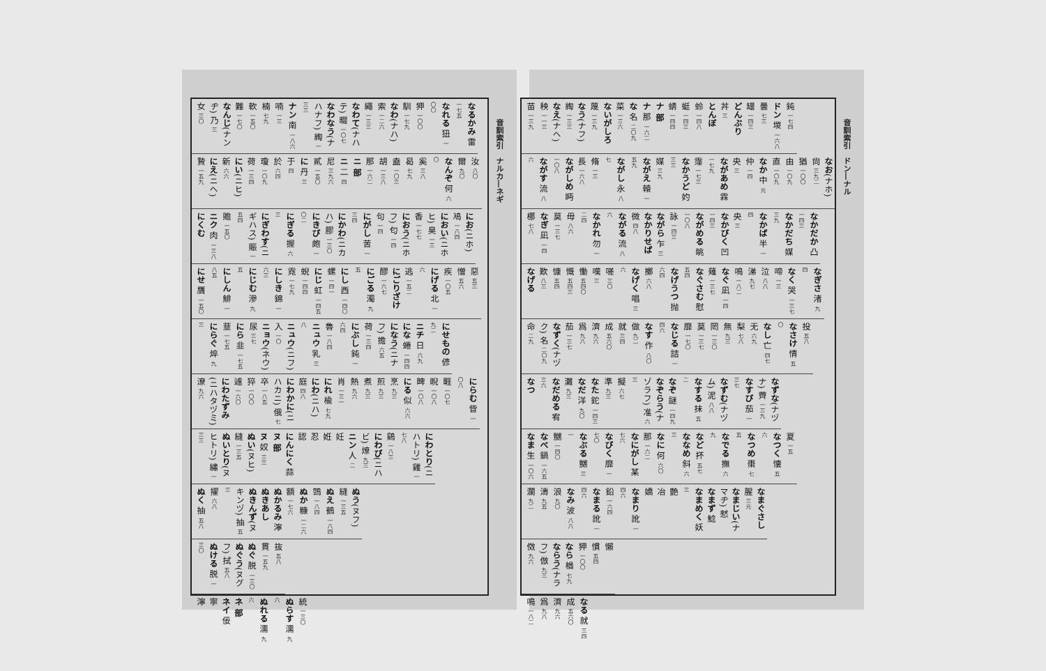音訓索引　ドン―ナル
鈍 一七四
ドン 堫 一六八
曇 七三
罎 一四三
どんぶり
丼 三
とんぼ
蛉 一四八
蜓 一四三
蜻 一四四
ナ 部
ナ 那 一六二
な 名 二〇九
菜 一三六
ないがしろ
蔑 一三九
なう(ナフ) 綯 一三三
なえ(ナヘ) 秧 一一三
苗 一三九
なお(ナホ) 尙 三九二
猶 一〇〇
由 一〇九
直 一〇九
なか 中 元
仲 一四
央 三
ながあめ 霖 一七九
霪 一七三
なかうど 妁 三三
媒 三九
ながえ 轅 一五九
ながし 永 八七
脩 一三
長 一六八
ながしめ 眄 一〇八
ながす 流 八六
なかだか 凸 一四三
なかだち 媒 三九
なかば 半 一四
央 三
なかびく 凹 一四三
ながめる 眺 一〇八
詠 一四三
ながら 乍 三
なかりせば 微 四八
ながる 流 八六
なかれ 勿 一二四
毋 八六
莫 一三七
なぎ 凪 一四
梛 七八
なぎさ 渚 九四
なく 哭 一三七
啼 一三
泣 八八
涕 九七
鳴 一八二
なぐ 凪 一四
薙 一三七
なぐさむ 慰 五四
なげうつ 抛 六四
擲 六八
なげく 唱 三六
嗟 三〇
嘆 三
慟 五四〇
慨 五四三
慷 五四
歎 八三
なげる
投 五八
なさけ 情 五〇
なし 亡 四七
无 六九
梨 七八
無 九三
罔 一三〇
莫 一三七
靡 一七〇
なじる 詰 一四六
なす 作 八〇
做 九二
就 三四
成 五六〇
濟 九六
爲 九八
茄 一三七
なずく(ナヅク) 名 二〇九
命 二九
なずな(ナヅナ) 薺 一三九
なすび 茄 一三七
なずむ(ナヅム) 泥 八八
なする 抹 五二
なぞ 謎 一四九
なぞらう(ナゾラフ) 准 六三
擬 六七
準 九三
なた 鉈 一四三
なだ 洋 九〇
灘 九三
なだめる 宥 三六
なつ
夏 一五
なつく 懐 五六
なつめ 棗 七五
なでる 撫 六九
など 抔 五七
ななめ 斜 六三
なに 何 六〇
那 一六二
なにがし 某 七六
なびく 靡 一七〇
なぶる 嬲 三一
嬲 一四〇
なべ 鍋 一六五
なま 生 一〇六
なまぐさし 腥 三元
なまじい(ナマヂ) 憖
なまず 鯰
なまめく 妖 三
艶
冶
嬌
なまり 訛 一四六
鉛 一六四
なまる 訛 一四六
なみ 波 八八
浪 九〇
濤 九五
瀾 九二
懶
慣 五四
狎 一〇〇
なら 楢 七九
ならう(ナラフ) 倣 九三
傚 九六
なる 就 三四
成 五六〇
濟 九六
爲 九八
鳴 一八二
音訓索引　ナルカ―ネギ
なるかみ 雷 一七五
なれる 狃 一〇〇
狎 一〇〇
馴 一七九
なわ(ナハ) 索 一二六
繩 一三三
なわて(ナハテ) 畷 一〇七
なわなう(ナハナフ) 綯 一三三
ナン 南 一八六
喃 一三
楠 七九
軟 一五〇
難 一七〇
なんじ(ナンヂ) 乃 三
女 三〇
汝 八〇
爾 九〇
なんぞ 何 六〇
奚 三八
曷 七九
盍 一〇三
胡 一三八
那 一六二
ニ 部
ニ 二 四
尼 三九六
貳 一五〇
に 丹 三
于 四
於 六四
瓊 一〇九
荷 一三四
にい(ニヒ) 新 六六
にえ(ニヘ) 贄 一五九
にお(ニホ) 鳰 一八四
におい(ニホヒ) 臭 一三
香 一七七
におう(ニホフ) 匂 一四
句 一四
にがし 苦 一三四
にかわ(ニカハ) 膠 一三〇
にきび 皰 一〇二
にぎる 握 六三
にぎわす(ニギハス) 賑 一五四
贍 一五〇
ニク 肉 一三八
にくむ
惡 五三
憎 五六
疾 一〇五
にげる 北 一六
逃 一五二
にごりざけ 醪 一六七
にごる 濁 九五
にし 西 一四〇
螺 一四一
にじ 虹 一四五
蜺 一四四
霓 一七九
にしき 錦 一六三
にじむ 滲 九五
にしん 鯡 一八五
にせ 贋 一五〇
にせもの 偐 九二
ニチ 日 六九
にな 蜷 一四四
になう(ニナフ) 擔 六五
荷 一三四
にぶし 鈍 一六四
魯 一八四
ニュウ 乳 三八
ニュウ(ニフ) 入 一〇
ニョウ(ネウ) 尿 三七
にら 韭 一七五
韮 一七五
にらぐ 焠 九三
にらむ 眥 一〇八
睚 一〇七
睨 一〇八
睥 一〇八
にる 似 六六
烹 九三
煎 九三
煮 九三
熱 九六
肖 一三一
にれ 楡 七九
にわ(ニハ) 庭 四八
にわかに(ニハカニ) 俄 七
卒 一八五
猝 一〇〇
遽 一六〇
にわたずみ(ニハタヅミ) 潦 九六
にわとり(ニハトリ) 雞 一七八
鷄 一八三
にわび(ニハビ) 燎 九三
ニン 人 二
妊
姙
忍
認
にんにく 蒜
ヌ 部
ヌ 奴 三三
ぬい(ヌヒ) 縫 一三五
ぬいとり(ヌヒトリ) 繡 一三三
ぬう(ヌフ) 縫 一三五
ぬえ 鵺 一八四
鵼 一八四
ぬか 糠 一二六
額 一七六
ぬかるみ 濘
ぬきあし
ぬきんず(ヌキンヅ) 抽 五三
擢 六八
ぬく 抽 五八
抜 五八
貫 一五九
ぬぐ 脱 一三〇
ぬぐう(ヌグフ) 拭 五八
ぬける 脱 一三〇
統 一三〇
ぬらす 濡 九六
ぬれる 濡 九六
ネ 部
ネイ 佞
寧
濘